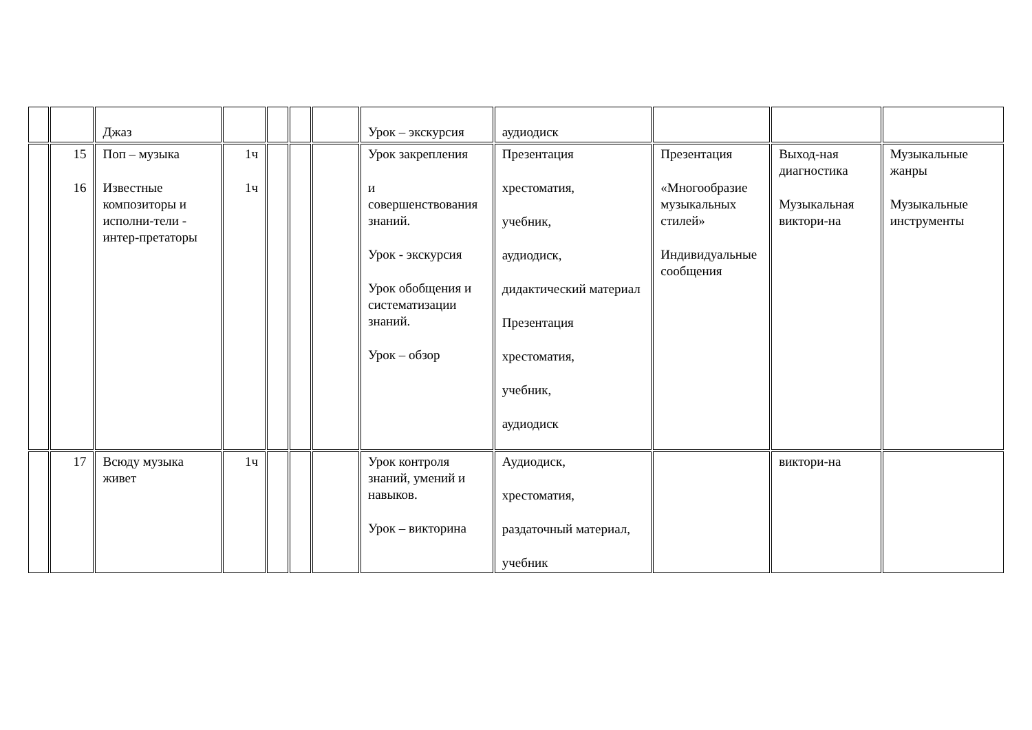| | | Джаз | | | | | Урок – экскурсия | аудиодиск | | | |
| | 15 16 | Поп – музыка Известные композиторы и исполни-тели - интер-претаторы | 1ч 1ч | | | | Урок закрепления и совершенствования знаний. Урок - экскурсия Урок обобщения и систематизации знаний. Урок – обзор | Презентация хрестоматия, учебник, аудиодиск, дидактический материал Презентация хрестоматия, учебник, аудиодиск | Презентация «Многообразие музыкальных стилей» Индивидуальные сообщения | Выход-ная диагностика Музыкальная виктори-на | Музыкальные жанры Музыкальные инструменты |
| | 17 | Всюду музыка живет | 1ч | | | | Урок контроля знаний, умений и навыков. Урок – викторина | Аудиодиск, хрестоматия, раздаточный материал, учебник | | виктори-на | |